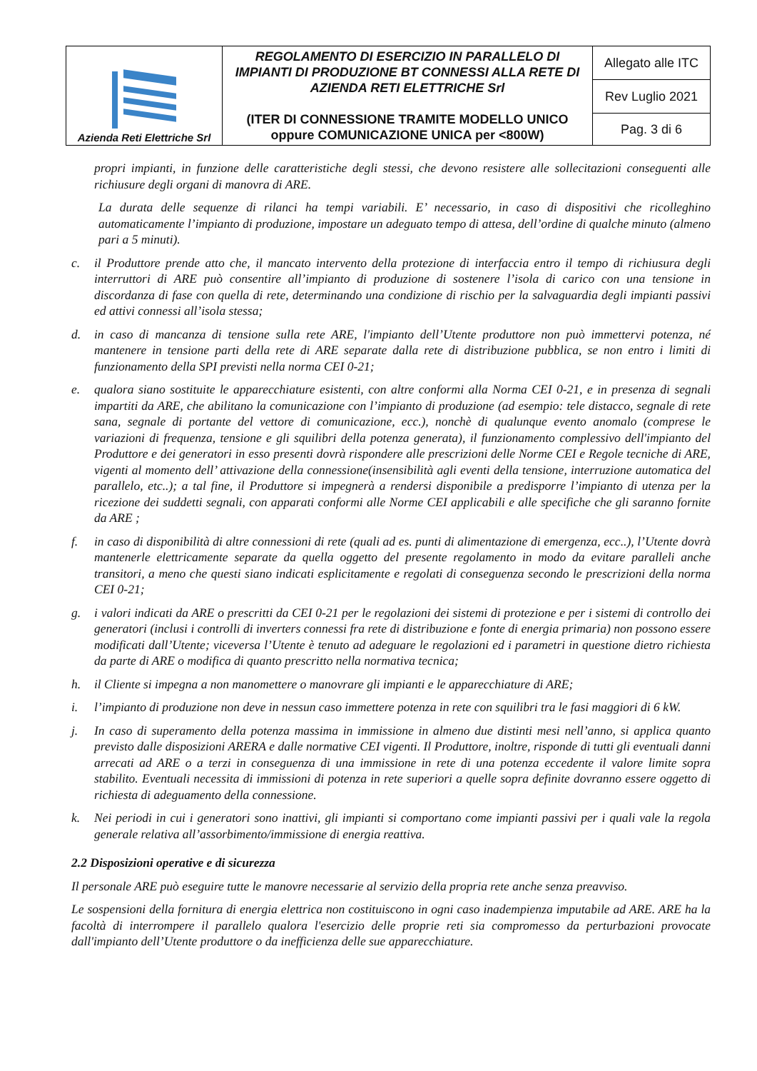| Azienda Reti Elettriche Srl | REGOLAMENTO DI ESERCIZIO IN PARALLELO DI IMPIANTI DI PRODUZIONE BT CONNESSI ALLA RETE DI AZIENDA RETI ELETTRICHE Srl (ITER DI CONNESSIONE TRAMITE MODELLO UNICO oppure COMUNICAZIONE UNICA per <800W) | Allegato alle ITC |
| | | Rev Luglio 2021 |
| | | Pag. 3 di 6 |
propri impianti, in funzione delle caratteristiche degli stessi, che devono resistere alle sollecitazioni conseguenti alle richiusure degli organi di manovra di ARE.
La durata delle sequenze di rilanci ha tempi variabili. E’ necessario, in caso di dispositivi che ricolleghino automaticamente l’impianto di produzione, impostare un adeguato tempo di attesa, dell’ordine di qualche minuto (almeno pari a 5 minuti).
c. il Produttore prende atto che, il mancato intervento della protezione di interfaccia entro il tempo di richiusura degli interruttori di ARE può consentire all’impianto di produzione di sostenere l’isola di carico con una tensione in discordanza di fase con quella di rete, determinando una condizione di rischio per la salvaguardia degli impianti passivi ed attivi connessi all’isola stessa;
d. in caso di mancanza di tensione sulla rete ARE, l'impianto dell’Utente produttore non può immettervi potenza, né mantenere in tensione parti della rete di ARE separate dalla rete di distribuzione pubblica, se non entro i limiti di funzionamento della SPI previsti nella norma CEI 0-21;
e. qualora siano sostituite le apparecchiature esistenti, con altre conformi alla Norma CEI 0-21, e in presenza di segnali impartiti da ARE, che abilitano la comunicazione con l’impianto di produzione (ad esempio: tele distacco, segnale di rete sana, segnale di portante del vettore di comunicazione, ecc.), nonchè di qualunque evento anomalo (comprese le variazioni di frequenza, tensione e gli squilibri della potenza generata), il funzionamento complessivo dell'impianto del Produttore e dei generatori in esso presenti dovrà rispondere alle prescrizioni delle Norme CEI e Regole tecniche di ARE, vigenti al momento dell’ attivazione della connessione(insensibilità agli eventi della tensione, interruzione automatica del parallelo, etc..); a tal fine, il Produttore si impegnerà a rendersi disponibile a predisporre l’impianto di utenza per la ricezione dei suddetti segnali, con apparati conformi alle Norme CEI applicabili e alle specifiche che gli saranno fornite da ARE ;
f. in caso di disponibilità di altre connessioni di rete (quali ad es. punti di alimentazione di emergenza, ecc..), l’Utente dovrà mantenerle elettricamente separate da quella oggetto del presente regolamento in modo da evitare paralleli anche transitori, a meno che questi siano indicati esplicitamente e regolati di conseguenza secondo le prescrizioni della norma CEI 0-21;
g. i valori indicati da ARE o prescritti da CEI 0-21 per le regolazioni dei sistemi di protezione e per i sistemi di controllo dei generatori (inclusi i controlli di inverters connessi fra rete di distribuzione e fonte di energia primaria) non possono essere modificati dall’Utente; viceversa l’Utente è tenuto ad adeguare le regolazioni ed i parametri in questione dietro richiesta da parte di ARE o modifica di quanto prescritto nella normativa tecnica;
h. il Cliente si impegna a non manomettere o manovrare gli impianti e le apparecchiature di ARE;
i. l’impianto di produzione non deve in nessun caso immettere potenza in rete con squilibri tra le fasi maggiori di 6 kW.
j. In caso di superamento della potenza massima in immissione in almeno due distinti mesi nell’anno, si applica quanto previsto dalle disposizioni ARERA e dalle normative CEI vigenti. Il Produttore, inoltre, risponde di tutti gli eventuali danni arrecati ad ARE o a terzi in conseguenza di una immissione in rete di una potenza eccedente il valore limite sopra stabilito. Eventuali necessita di immissioni di potenza in rete superiori a quelle sopra definite dovranno essere oggetto di richiesta di adeguamento della connessione.
k. Nei periodi in cui i generatori sono inattivi, gli impianti si comportano come impianti passivi per i quali vale la regola generale relativa all’assorbimento/immissione di energia reattiva.
2.2 Disposizioni operative e di sicurezza
Il personale ARE può eseguire tutte le manovre necessarie al servizio della propria rete anche senza preavviso.
Le sospensioni della fornitura di energia elettrica non costituiscono in ogni caso inadempienza imputabile ad ARE. ARE ha la facoltà di interrompere il parallelo qualora l'esercizio delle proprie reti sia compromesso da perturbazioni provocate dall'impianto dell’Utente produttore o da inefficienza delle sue apparecchiature.